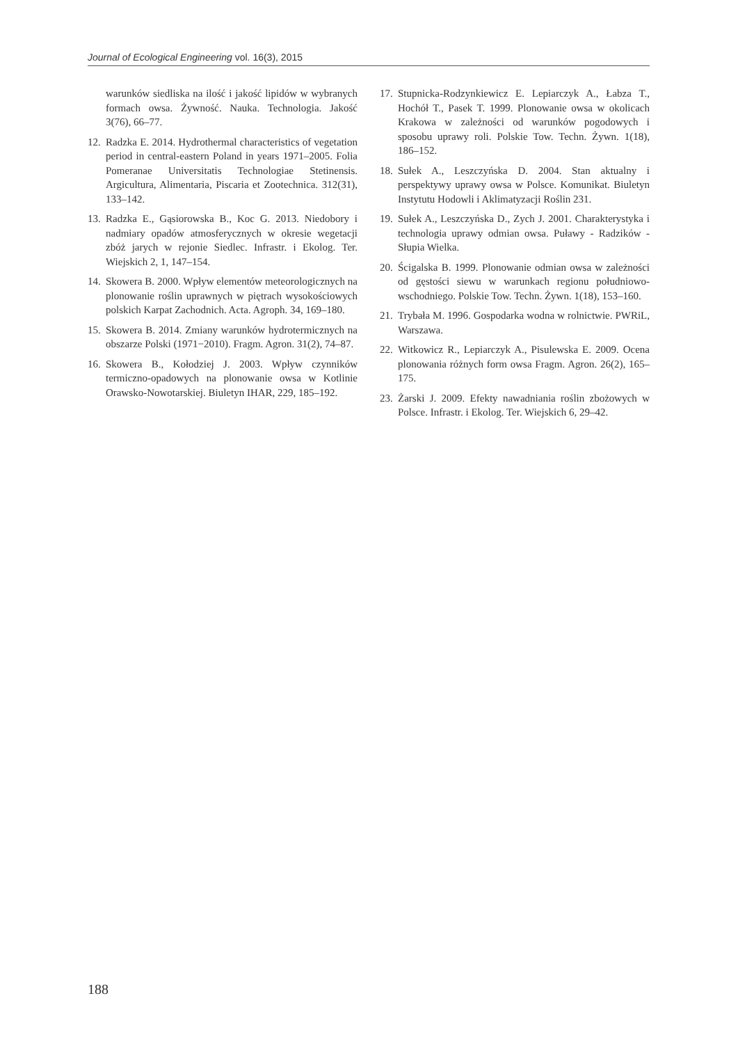Journal of Ecological Engineering vol. 16(3), 2015
warunków siedliska na ilość i jakość lipidów w wybranych formach owsa. Żywność. Nauka. Technologia. Jakość 3(76), 66–77.
12. Radzka E. 2014. Hydrothermal characteristics of vegetation period in central-eastern Poland in years 1971–2005. Folia Pomeranae Universitatis Technologiae Stetinensis. Argicultura, Alimentaria, Piscaria et Zootechnica. 312(31), 133–142.
13. Radzka E., Gąsiorowska B., Koc G. 2013. Niedobory i nadmiary opadów atmosferycznych w okresie wegetacji zbóż jarych w rejonie Siedlec. Infrastr. i Ekolog. Ter. Wiejskich 2, 1, 147–154.
14. Skowera B. 2000. Wpływ elementów meteorologicznych na plonowanie roślin uprawnych w piętrach wysokościowych polskich Karpat Zachodnich. Acta. Agroph. 34, 169–180.
15. Skowera B. 2014. Zmiany warunków hydrotermicznych na obszarze Polski (1971−2010). Fragm. Agron. 31(2), 74–87.
16. Skowera B., Kołodziej J. 2003. Wpływ czynników termiczno-opadowych na plonowanie owsa w Kotlinie Orawsko-Nowotarskiej. Biuletyn IHAR, 229, 185–192.
17. Stupnicka-Rodzynkiewicz E. Lepiarczyk A., Łabza T., Hochół T., Pasek T. 1999. Plonowanie owsa w okolicach Krakowa w zależności od warunków pogodowych i sposobu uprawy roli. Polskie Tow. Techn. Żywn. 1(18), 186–152.
18. Sułek A., Leszczyńska D. 2004. Stan aktualny i perspektywy uprawy owsa w Polsce. Komunikat. Biuletyn Instytutu Hodowli i Aklimatyzacji Roślin 231.
19. Sułek A., Leszczyńska D., Zych J. 2001. Charakterystyka i technologia uprawy odmian owsa. Puławy - Radzików - Słupia Wielka.
20. Ścigalska B. 1999. Plonowanie odmian owsa w zależności od gęstości siewu w warunkach regionu południowo-wschodniego. Polskie Tow. Techn. Żywn. 1(18), 153–160.
21. Trybała M. 1996. Gospodarka wodna w rolnictwie. PWRiL, Warszawa.
22. Witkowicz R., Lepiarczyk A., Pisulewska E. 2009. Ocena plonowania różnych form owsa Fragm. Agron. 26(2), 165–175.
23. Żarski J. 2009. Efekty nawadniania roślin zbożowych w Polsce. Infrastr. i Ekolog. Ter. Wiejskich 6, 29–42.
188